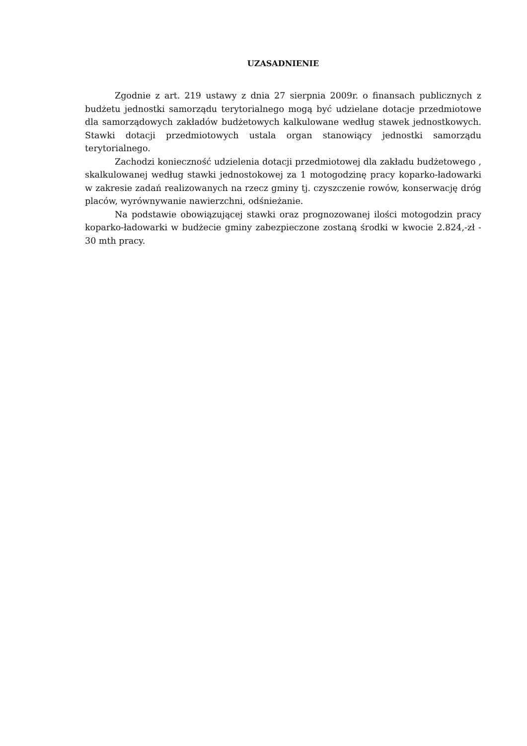UZASADNIENIE
Zgodnie z art. 219 ustawy z dnia 27 sierpnia 2009r. o finansach publicznych z budżetu jednostki samorządu terytorialnego mogą być udzielane dotacje przedmiotowe dla samorządowych zakładów budżetowych kalkulowane według stawek jednostkowych. Stawki dotacji przedmiotowych ustala organ stanowiący jednostki samorządu terytorialnego.
Zachodzi konieczność udzielenia dotacji przedmiotowej dla zakładu budżetowego , skalkulowanej według stawki jednostokowej za 1 motogodzinę pracy koparko-ładowarki w zakresie zadań realizowanych na rzecz gminy tj. czyszczenie rowów, konserwację dróg placów, wyrównywanie nawierzchni, odśnieżanie.
Na podstawie obowiązującej stawki oraz prognozowanej ilości motogodzin pracy koparko-ładowarki w budżecie gminy zabezpieczone zostaną środki w kwocie 2.824,-zł - 30 mth pracy.